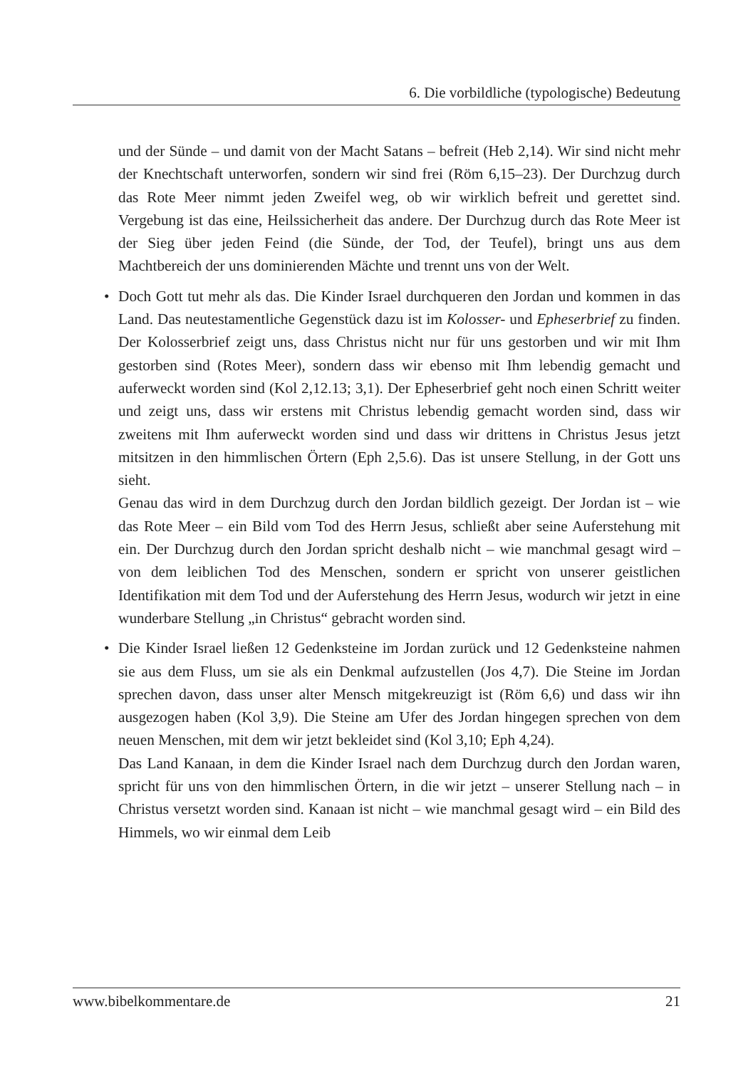6. Die vorbildliche (typologische) Bedeutung
und der Sünde – und damit von der Macht Satans – befreit (Heb 2,14). Wir sind nicht mehr der Knechtschaft unterworfen, sondern wir sind frei (Röm 6,15–23). Der Durchzug durch das Rote Meer nimmt jeden Zweifel weg, ob wir wirklich befreit und gerettet sind. Vergebung ist das eine, Heilssicherheit das andere. Der Durchzug durch das Rote Meer ist der Sieg über jeden Feind (die Sünde, der Tod, der Teufel), bringt uns aus dem Machtbereich der uns dominierenden Mächte und trennt uns von der Welt.
•
Doch Gott tut mehr als das. Die Kinder Israel durchqueren den Jordan und kommen in das Land. Das neutestamentliche Gegenstück dazu ist im Kolosser- und Epheserbrief zu finden. Der Kolosserbrief zeigt uns, dass Christus nicht nur für uns gestorben und wir mit Ihm gestorben sind (Rotes Meer), sondern dass wir ebenso mit Ihm lebendig gemacht und auferweckt worden sind (Kol 2,12.13; 3,1). Der Epheserbrief geht noch einen Schritt weiter und zeigt uns, dass wir erstens mit Christus lebendig gemacht worden sind, dass wir zweitens mit Ihm auferweckt worden sind und dass wir drittens in Christus Jesus jetzt mitsitzen in den himmlischen Örtern (Eph 2,5.6). Das ist unsere Stellung, in der Gott uns sieht.
Genau das wird in dem Durchzug durch den Jordan bildlich gezeigt. Der Jordan ist – wie das Rote Meer – ein Bild vom Tod des Herrn Jesus, schließt aber seine Auferstehung mit ein. Der Durchzug durch den Jordan spricht deshalb nicht – wie manchmal gesagt wird – von dem leiblichen Tod des Menschen, sondern er spricht von unserer geistlichen Identifikation mit dem Tod und der Auferstehung des Herrn Jesus, wodurch wir jetzt in eine wunderbare Stellung „in Christus“ gebracht worden sind.
•
Die Kinder Israel ließen 12 Gedenksteine im Jordan zurück und 12 Gedenksteine nahmen sie aus dem Fluss, um sie als ein Denkmal aufzustellen (Jos 4,7). Die Steine im Jordan sprechen davon, dass unser alter Mensch mitgekreuzigt ist (Röm 6,6) und dass wir ihn ausgezogen haben (Kol 3,9). Die Steine am Ufer des Jordan hingegen sprechen von dem neuen Menschen, mit dem wir jetzt bekleidet sind (Kol 3,10; Eph 4,24).
Das Land Kanaan, in dem die Kinder Israel nach dem Durchzug durch den Jordan waren, spricht für uns von den himmlischen Örtern, in die wir jetzt – unserer Stellung nach – in Christus versetzt worden sind. Kanaan ist nicht – wie manchmal gesagt wird – ein Bild des Himmels, wo wir einmal dem Leib
www.bibelkommentare.de 21